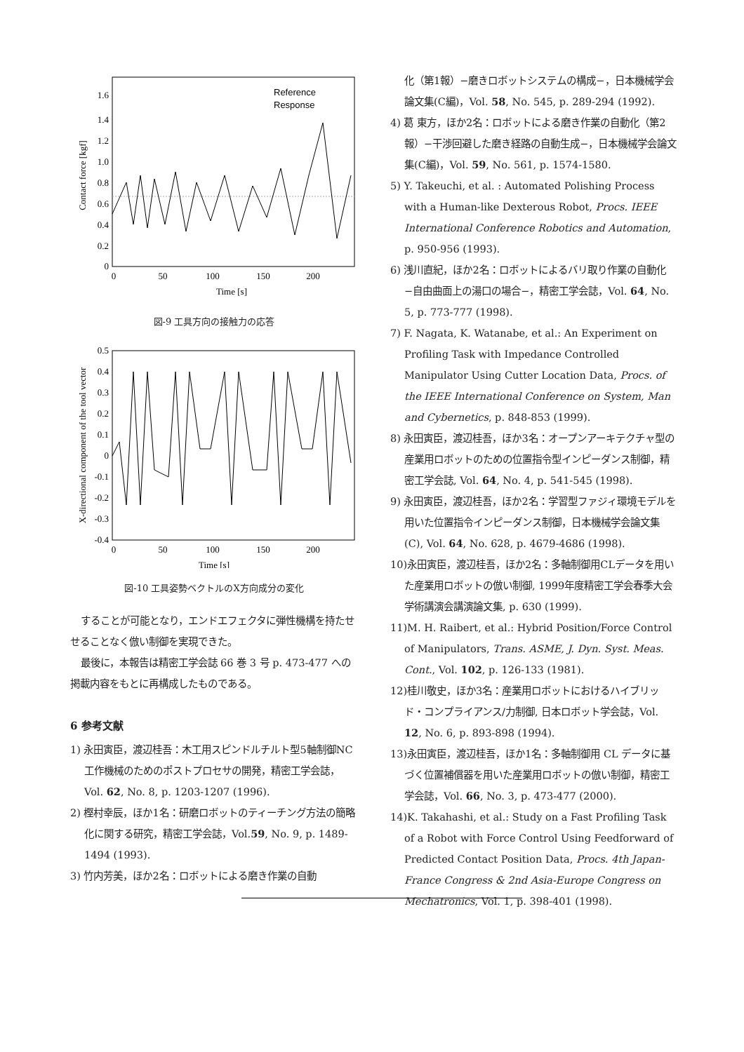1.6
1.4
1.2
1.0
0.8
0.6
0.4
0.2
0
0
50
100
150
200
Time [s]
Contact force [kgf]
Reference
Response
図-9 工具方向の接触力の応答
0.5
0.4
0.3
0.2
0.1
0
-0.1
-0.2
-0.3
-0.4
0
50
100
150
200
Time [s]
X-directional component of the tool vector
図-10 工具姿勢ベクトルのX方向成分の変化
することが可能となり，エンドエフェクタに弾性機構を持たせせることなく倣い制御を実現できた。
最後に，本報告は精密工学会誌 66 巻 3 号 p. 473-477 への掲載内容をもとに再構成したものである。
6 参考文献
1) 永田寅臣，渡辺桂吾：木工用スピンドルチルト型5軸制御NC工作機械のためのポストプロセサの開発，精密工学会誌，Vol. 62, No. 8, p. 1203-1207 (1996).
2) 樫村幸辰，ほか1名：研磨ロボットのティーチング方法の簡略化に関する研究，精密工学会誌，Vol.59, No. 9, p. 1489-1494 (1993).
3) 竹内芳美，ほか2名：ロボットによる磨き作業の自動
化（第1報）−磨きロボットシステムの構成−，日本機械学会論文集(C編)，Vol. 58, No. 545, p. 289-294 (1992).
4) 葛 東方，ほか2名：ロボットによる磨き作業の自動化（第2報）−干渉回避した磨き経路の自動生成−，日本機械学会論文集(C編)，Vol. 59, No. 561, p. 1574-1580.
5) Y. Takeuchi, et al. : Automated Polishing Process with a Human-like Dexterous Robot, Procs. IEEE International Conference Robotics and Automation, p. 950-956 (1993).
6) 浅川直紀，ほか2名：ロボットによるバリ取り作業の自動化−自由曲面上の湯口の場合−，精密工学会誌，Vol. 64, No. 5, p. 773-777 (1998).
7) F. Nagata, K. Watanabe, et al.: An Experiment on Profiling Task with Impedance Controlled Manipulator Using Cutter Location Data, Procs. of the IEEE International Conference on System, Man and Cybernetics, p. 848-853 (1999).
8) 永田寅臣，渡辺桂吾，ほか3名：オープンアーキテクチャ型の産業用ロボットのための位置指令型インピーダンス制御，精密工学会誌, Vol. 64, No. 4, p. 541-545 (1998).
9) 永田寅臣，渡辺桂吾，ほか2名：学習型ファジィ環境モデルを用いた位置指令インピーダンス制御，日本機械学会論文集 (C), Vol. 64, No. 628, p. 4679-4686 (1998).
10)永田寅臣，渡辺桂吾，ほか2名：多軸制御用CLデータを用いた産業用ロボットの倣い制御, 1999年度精密工学会春季大会学術講演会講演論文集, p. 630 (1999).
11)M. H. Raibert, et al.: Hybrid Position/Force Control of Manipulators, Trans. ASME, J. Dyn. Syst. Meas. Cont., Vol. 102, p. 126-133 (1981).
12)桂川敬史，ほか3名：産業用ロボットにおけるハイブリッド・コンプライアンス/力制御, 日本ロボット学会誌，Vol. 12, No. 6, p. 893-898 (1994).
13)永田寅臣，渡辺桂吾，ほか1名：多軸制御用 CL データに基づく位置補償器を用いた産業用ロボットの倣い制御，精密工学会誌，Vol. 66, No. 3, p. 473-477 (2000).
14)K. Takahashi, et al.: Study on a Fast Profiling Task of a Robot with Force Control Using Feedforward of Predicted Contact Position Data, Procs. 4th Japan-France Congress & 2nd Asia-Europe Congress on Mechatronics, Vol. 1, p. 398-401 (1998).